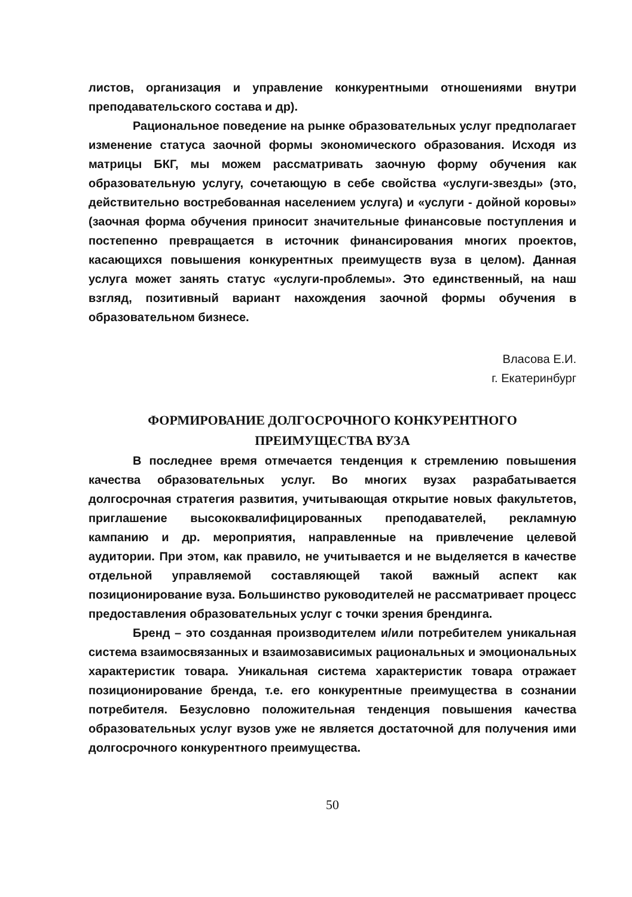листов, организация и управление конкурентными отношениями внутри преподавательского состава и др).
Рациональное поведение на рынке образовательных услуг предполагает изменение статуса заочной формы экономического образования. Исходя из матрицы БКГ, мы можем рассматривать заочную форму обучения как образовательную услугу, сочетающую в себе свойства «услуги-звезды» (это, действительно востребованная населением услуга) и «услуги - дойной коровы» (заочная форма обучения приносит значительные финансовые поступления и постепенно превращается в источник финансирования многих проектов, касающихся повышения конкурентных преимуществ вуза в целом). Данная услуга может занять статус «услуги-проблемы». Это единственный, на наш взгляд, позитивный вариант нахождения заочной формы обучения в образовательном бизнесе.
Власова Е.И.
г. Екатеринбург
ФОРМИРОВАНИЕ ДОЛГОСРОЧНОГО КОНКУРЕНТНОГО
ПРЕИМУЩЕСТВА ВУЗА
В последнее время отмечается тенденция к стремлению повышения качества образовательных услуг. Во многих вузах разрабатывается долгосрочная стратегия развития, учитывающая открытие новых факультетов, приглашение высококвалифицированных преподавателей, рекламную кампанию и др. мероприятия, направленные на привлечение целевой аудитории. При этом, как правило, не учитывается и не выделяется в качестве отдельной управляемой составляющей такой важный аспект как позиционирование вуза. Большинство руководителей не рассматривает процесс предоставления образовательных услуг с точки зрения брендинга.
Бренд – это созданная производителем и/или потребителем уникальная система взаимосвязанных и взаимозависимых рациональных и эмоциональных характеристик товара. Уникальная система характеристик товара отражает позиционирование бренда, т.е. его конкурентные преимущества в сознании потребителя. Безусловно положительная тенденция повышения качества образовательных услуг вузов уже не является достаточной для получения ими долгосрочного конкурентного преимущества.
50